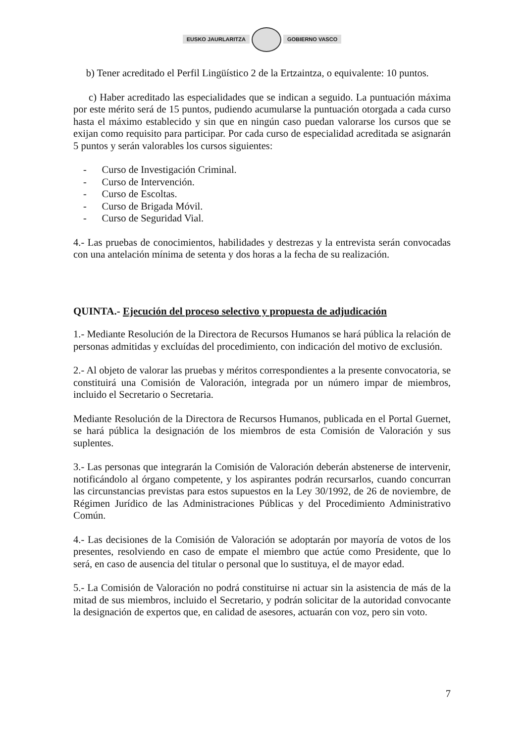EUSKO JAURLARITZA GOBIERNO VASCO
b) Tener acreditado el Perfil Lingüístico 2 de la Ertzaintza, o equivalente: 10 puntos.
c) Haber acreditado las especialidades que se indican a seguido. La puntuación máxima por este mérito será de 15 puntos, pudiendo acumularse la puntuación otorgada a cada curso hasta el máximo establecido y sin que en ningún caso puedan valorarse los cursos que se exijan como requisito para participar. Por cada curso de especialidad acreditada se asignarán 5 puntos y serán valorables los cursos siguientes:
- Curso de Investigación Criminal.
- Curso de Intervención.
- Curso de Escoltas.
- Curso de Brigada Móvil.
- Curso de Seguridad Vial.
4.- Las pruebas de conocimientos, habilidades y destrezas y la entrevista serán convocadas con una antelación mínima de setenta y dos horas a la fecha de su realización.
QUINTA.- Ejecución del proceso selectivo y propuesta de adjudicación
1.- Mediante Resolución de la Directora de Recursos Humanos se hará pública la relación de personas admitidas y excluídas del procedimiento, con indicación del motivo de exclusión.
2.- Al objeto de valorar las pruebas y méritos correspondientes a la presente convocatoria, se constituirá una Comisión de Valoración, integrada por un número impar de miembros, incluido el Secretario o Secretaria.
Mediante Resolución de la Directora de Recursos Humanos, publicada en el Portal Guernet, se hará pública la designación de los miembros de esta Comisión de Valoración y sus suplentes.
3.- Las personas que integrarán la Comisión de Valoración deberán abstenerse de intervenir, notificándolo al órgano competente, y los aspirantes podrán recursarlos, cuando concurran las circunstancias previstas para estos supuestos en la Ley 30/1992, de 26 de noviembre, de Régimen Jurídico de las Administraciones Públicas y del Procedimiento Administrativo Común.
4.- Las decisiones de la Comisión de Valoración se adoptarán por mayoría de votos de los presentes, resolviendo en caso de empate el miembro que actúe como Presidente, que lo será, en caso de ausencia del titular o personal que lo sustituya, el de mayor edad.
5.- La Comisión de Valoración no podrá constituirse ni actuar sin la asistencia de más de la mitad de sus miembros, incluido el Secretario, y podrán solicitar de la autoridad convocante la designación de expertos que, en calidad de asesores, actuarán con voz, pero sin voto.
7